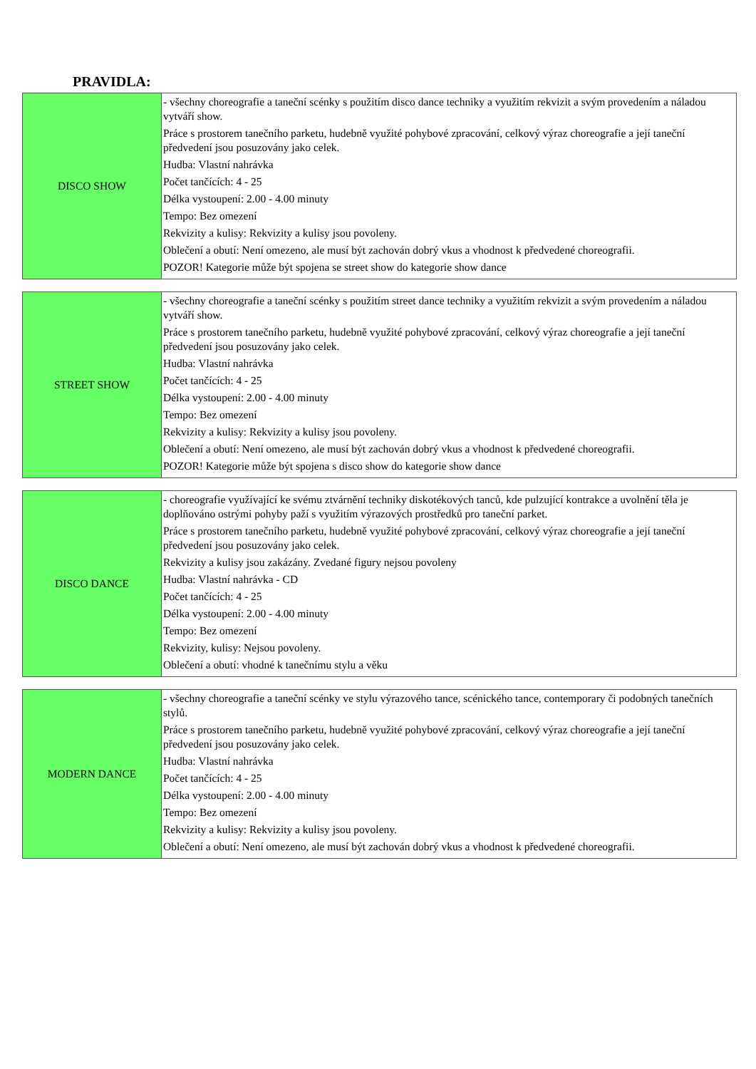PRAVIDLA:
| DISCO SHOW | - všechny choreografie a taneční scénky s použitím disco dance techniky a využitím rekvizit a svým provedením a náladou vytváří show. Práce s prostorem tanečního parketu, hudebně využité pohybové zpracování, celkový výraz choreografie a její taneční předvedení jsou posuzovány jako celek. Hudba: Vlastní nahrávka Počet tančících: 4 - 25 Délka vystoupení: 2.00 - 4.00 minuty Tempo: Bez omezení Rekvizity a kulisy: Rekvizity a kulisy jsou povoleny. Oblečení a obutí: Není omezeno, ale musí být zachován dobrý vkus a vhodnost k předvedené choreografii. POZOR! Kategorie může být spojena se street show do kategorie show dance |
| STREET SHOW | - všechny choreografie a taneční scénky s použitím street dance techniky a využitím rekvizit a svým provedením a náladou vytváří show. Práce s prostorem tanečního parketu, hudebně využité pohybové zpracování, celkový výraz choreografie a její taneční předvedení jsou posuzovány jako celek. Hudba: Vlastní nahrávka Počet tančících: 4 - 25 Délka vystoupení: 2.00 - 4.00 minuty Tempo: Bez omezení Rekvizity a kulisy: Rekvizity a kulisy jsou povoleny. Oblečení a obutí: Není omezeno, ale musí být zachován dobrý vkus a vhodnost k předvedené choreografii. POZOR! Kategorie může být spojena s disco show do kategorie show dance |
| DISCO DANCE | - choreografie využívající ke svému ztvárnění techniky diskotékových tanců, kde pulzující kontrakce a uvolnění těla je doplňováno ostrými pohyby paží s využitím výrazových prostředků pro taneční parket. Práce s prostorem tanečního parketu, hudebně využité pohybové zpracování, celkový výraz choreografie a její taneční předvedení jsou posuzovány jako celek. Rekvizity a kulisy jsou zakázány. Zvedané figury nejsou povoleny Hudba: Vlastní nahrávka - CD Počet tančících: 4 - 25 Délka vystoupení: 2.00 - 4.00 minuty Tempo: Bez omezení Rekvizity, kulisy: Nejsou povoleny. Oblečení a obutí: vhodné k tanečnímu stylu a věku |
| MODERN DANCE | - všechny choreografie a taneční scénky ve stylu výrazového tance, scénického tance, contemporary či podobných tanečních stylů. Práce s prostorem tanečního parketu, hudebně využité pohybové zpracování, celkový výraz choreografie a její taneční předvedení jsou posuzovány jako celek. Hudba: Vlastní nahrávka Počet tančících: 4 - 25 Délka vystoupení: 2.00 - 4.00 minuty Tempo: Bez omezení Rekvizity a kulisy: Rekvizity a kulisy jsou povoleny. Oblečení a obutí: Není omezeno, ale musí být zachován dobrý vkus a vhodnost k předvedené choreografii. |